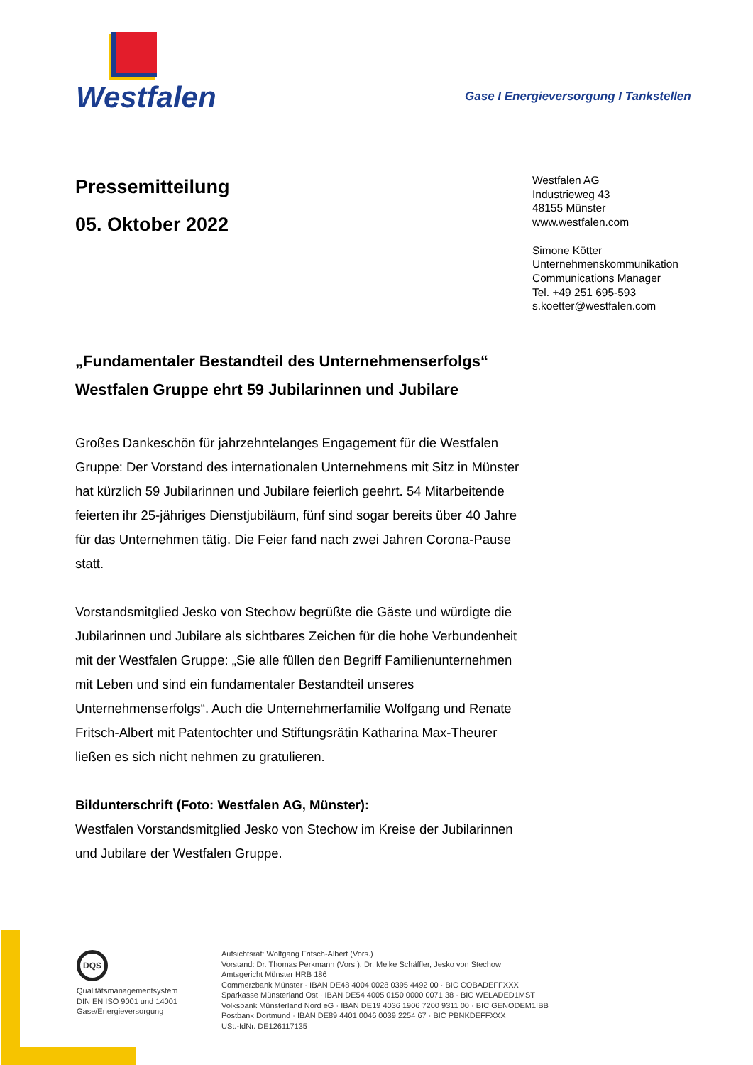Westfalen
Gase I Energieversorgung I Tankstellen
Westfalen AG
Industrieweg 43
48155 Münster
www.westfalen.com
Simone Kötter
Unternehmenskommunikation
Communications Manager
Tel. +49 251 695-593
s.koetter@westfalen.com
Pressemitteilung
05. Oktober 2022
„Fundamentaler Bestandteil des Unternehmenserfolgs“
Westfalen Gruppe ehrt 59 Jubilarinnen und Jubilare
Großes Dankeschön für jahrzehntelanges Engagement für die Westfalen Gruppe: Der Vorstand des internationalen Unternehmens mit Sitz in Münster hat kürzlich 59 Jubilarinnen und Jubilare feierlich geehrt. 54 Mitarbeitende feierten ihr 25-jähriges Dienstjubiläum, fünf sind sogar bereits über 40 Jahre für das Unternehmen tätig. Die Feier fand nach zwei Jahren Corona-Pause statt.
Vorstandsmitglied Jesko von Stechow begrüßte die Gäste und würdigte die Jubilarinnen und Jubilare als sichtbares Zeichen für die hohe Verbundenheit mit der Westfalen Gruppe: „Sie alle füllen den Begriff Familienunternehmen mit Leben und sind ein fundamentaler Bestandteil unseres Unternehmenserfolgs“. Auch die Unternehmerfamilie Wolfgang und Renate Fritsch-Albert mit Patentochter und Stiftungsrätin Katharina Max-Theurer ließen es sich nicht nehmen zu gratulieren.
Bildunterschrift (Foto: Westfalen AG, Münster):
Westfalen Vorstandsmitglied Jesko von Stechow im Kreise der Jubilarinnen und Jubilare der Westfalen Gruppe.
DQS
Qualitätsmanagementsystem
DIN EN ISO 9001 und 14001
Gase/Energieversorgung
Aufsichtsrat: Wolfgang Fritsch-Albert (Vors.)
Vorstand: Dr. Thomas Perkmann (Vors.), Dr. Meike Schäffler, Jesko von Stechow
Amtsgericht Münster HRB 186
Commerzbank Münster · IBAN DE48 4004 0028 0395 4492 00 · BIC COBADEFFXXX
Sparkasse Münsterland Ost · IBAN DE54 4005 0150 0000 0071 38 · BIC WELADED1MST
Volksbank Münsterland Nord eG · IBAN DE19 4036 1906 7200 9311 00 · BIC GENODEM1IBB
Postbank Dortmund · IBAN DE89 4401 0046 0039 2254 67 · BIC PBNKDEFFXXX
USt.-IdNr. DE126117135